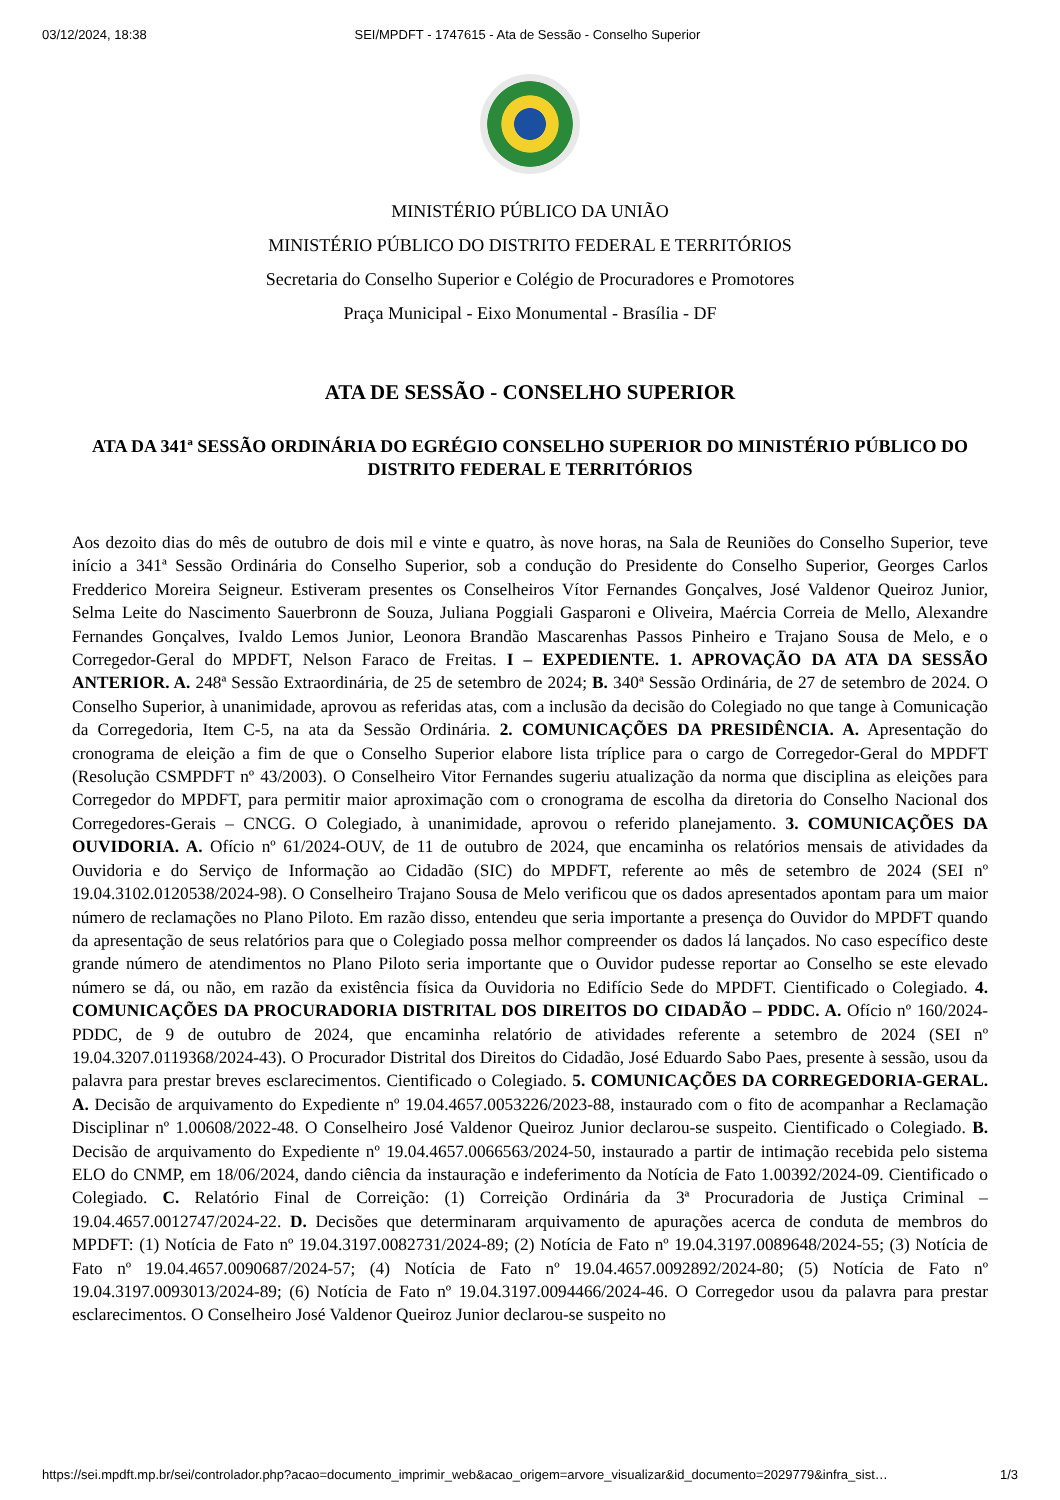03/12/2024, 18:38 SEI/MPDFT - 1747615 - Ata de Sessão - Conselho Superior
MINISTÉRIO PÚBLICO DA UNIÃO
MINISTÉRIO PÚBLICO DO DISTRITO FEDERAL E TERRITÓRIOS
Secretaria do Conselho Superior e Colégio de Procuradores e Promotores
Praça Municipal - Eixo Monumental - Brasília - DF
ATA DE SESSÃO - CONSELHO SUPERIOR
ATA DA 341ª SESSÃO ORDINÁRIA DO EGRÉGIO CONSELHO SUPERIOR DO MINISTÉRIO PÚBLICO DO DISTRITO FEDERAL E TERRITÓRIOS
Aos dezoito dias do mês de outubro de dois mil e vinte e quatro, às nove horas, na Sala de Reuniões do Conselho Superior, teve início a 341ª Sessão Ordinária do Conselho Superior, sob a condução do Presidente do Conselho Superior, Georges Carlos Fredderico Moreira Seigneur. Estiveram presentes os Conselheiros Vítor Fernandes Gonçalves, José Valdenor Queiroz Junior, Selma Leite do Nascimento Sauerbronn de Souza, Juliana Poggiali Gasparoni e Oliveira, Maércia Correia de Mello, Alexandre Fernandes Gonçalves, Ivaldo Lemos Junior, Leonora Brandão Mascarenhas Passos Pinheiro e Trajano Sousa de Melo, e o Corregedor-Geral do MPDFT, Nelson Faraco de Freitas. I – EXPEDIENTE. 1. APROVAÇÃO DA ATA DA SESSÃO ANTERIOR. A. 248ª Sessão Extraordinária, de 25 de setembro de 2024; B. 340ª Sessão Ordinária, de 27 de setembro de 2024. O Conselho Superior, à unanimidade, aprovou as referidas atas, com a inclusão da decisão do Colegiado no que tange à Comunicação da Corregedoria, Item C-5, na ata da Sessão Ordinária. 2. COMUNICAÇÕES DA PRESIDÊNCIA. A. Apresentação do cronograma de eleição a fim de que o Conselho Superior elabore lista tríplice para o cargo de Corregedor-Geral do MPDFT (Resolução CSMPDFT nº 43/2003). O Conselheiro Vitor Fernandes sugeriu atualização da norma que disciplina as eleições para Corregedor do MPDFT, para permitir maior aproximação com o cronograma de escolha da diretoria do Conselho Nacional dos Corregedores-Gerais – CNCG. O Colegiado, à unanimidade, aprovou o referido planejamento. 3. COMUNICAÇÕES DA OUVIDORIA. A. Ofício nº 61/2024-OUV, de 11 de outubro de 2024, que encaminha os relatórios mensais de atividades da Ouvidoria e do Serviço de Informação ao Cidadão (SIC) do MPDFT, referente ao mês de setembro de 2024 (SEI nº 19.04.3102.0120538/2024-98). O Conselheiro Trajano Sousa de Melo verificou que os dados apresentados apontam para um maior número de reclamações no Plano Piloto. Em razão disso, entendeu que seria importante a presença do Ouvidor do MPDFT quando da apresentação de seus relatórios para que o Colegiado possa melhor compreender os dados lá lançados. No caso específico deste grande número de atendimentos no Plano Piloto seria importante que o Ouvidor pudesse reportar ao Conselho se este elevado número se dá, ou não, em razão da existência física da Ouvidoria no Edifício Sede do MPDFT. Cientificado o Colegiado. 4. COMUNICAÇÕES DA PROCURADORIA DISTRITAL DOS DIREITOS DO CIDADÃO – PDDC. A. Ofício nº 160/2024-PDDC, de 9 de outubro de 2024, que encaminha relatório de atividades referente a setembro de 2024 (SEI nº 19.04.3207.0119368/2024-43). O Procurador Distrital dos Direitos do Cidadão, José Eduardo Sabo Paes, presente à sessão, usou da palavra para prestar breves esclarecimentos. Cientificado o Colegiado. 5. COMUNICAÇÕES DA CORREGEDORIA-GERAL. A. Decisão de arquivamento do Expediente nº 19.04.4657.0053226/2023-88, instaurado com o fito de acompanhar a Reclamação Disciplinar nº 1.00608/2022-48. O Conselheiro José Valdenor Queiroz Junior declarou-se suspeito. Cientificado o Colegiado. B. Decisão de arquivamento do Expediente nº 19.04.4657.0066563/2024-50, instaurado a partir de intimação recebida pelo sistema ELO do CNMP, em 18/06/2024, dando ciência da instauração e indeferimento da Notícia de Fato 1.00392/2024-09. Cientificado o Colegiado. C. Relatório Final de Correição: (1) Correição Ordinária da 3ª Procuradoria de Justiça Criminal – 19.04.4657.0012747/2024-22. D. Decisões que determinaram arquivamento de apurações acerca de conduta de membros do MPDFT: (1) Notícia de Fato nº 19.04.3197.0082731/2024-89; (2) Notícia de Fato nº 19.04.3197.0089648/2024-55; (3) Notícia de Fato nº 19.04.4657.0090687/2024-57; (4) Notícia de Fato nº 19.04.4657.0092892/2024-80; (5) Notícia de Fato nº 19.04.3197.0093013/2024-89; (6) Notícia de Fato nº 19.04.3197.0094466/2024-46. O Corregedor usou da palavra para prestar esclarecimentos. O Conselheiro José Valdenor Queiroz Junior declarou-se suspeito no
https://sei.mpdft.mp.br/sei/controlador.php?acao=documento_imprimir_web&acao_origem=arvore_visualizar&id_documento=2029779&infra_sist… 1/3